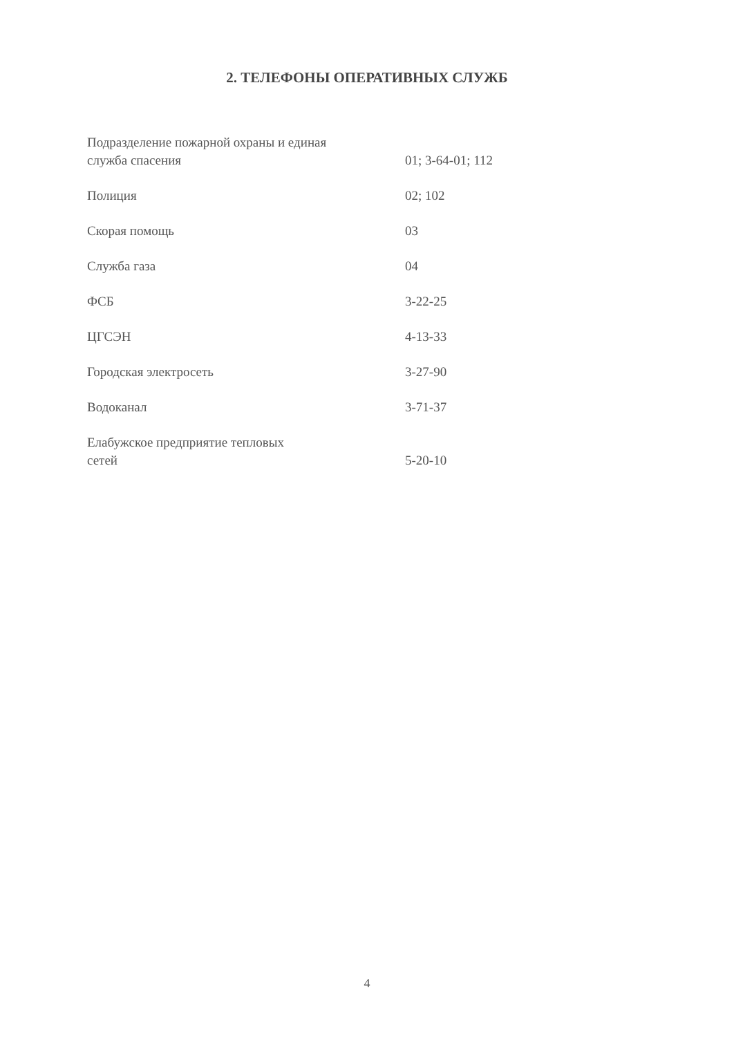2. ТЕЛЕФОНЫ ОПЕРАТИВНЫХ СЛУЖБ
| Подразделение пожарной охраны и единая служба спасения | 01; 3-64-01; 112 |
| Полиция | 02; 102 |
| Скорая помощь | 03 |
| Служба газа | 04 |
| ФСБ | 3-22-25 |
| ЦГСЭН | 4-13-33 |
| Городская электросеть | 3-27-90 |
| Водоканал | 3-71-37 |
| Елабужское предприятие тепловых сетей | 5-20-10 |
4